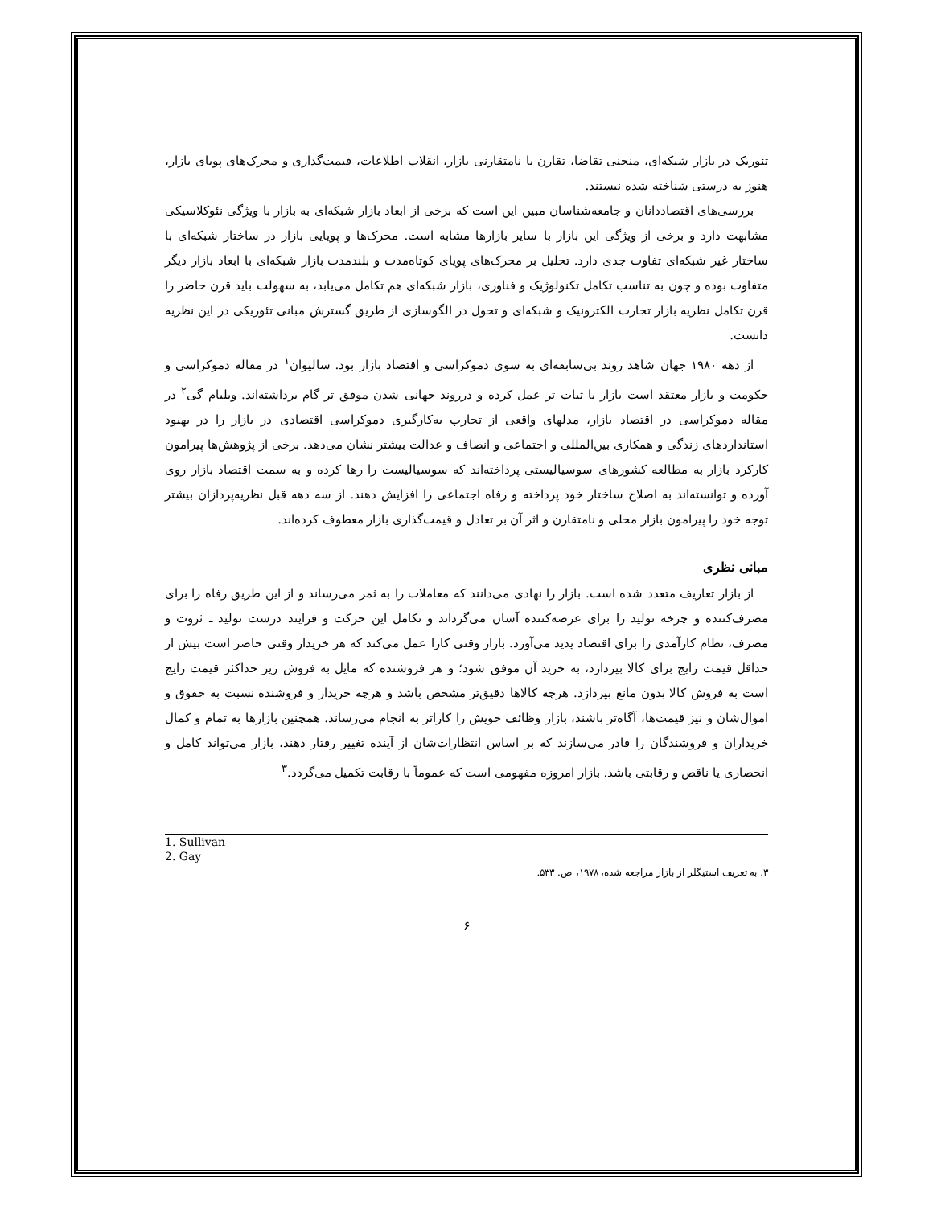تئوریک در بازار شبکه‌ای، منحنی تقاضا، تقارن یا نامتقارنی بازار، انقلاب اطلاعات، قیمت‌گذاری و محرک‌های پویای بازار، هنوز به درستی شناخته شده نیستند.
بررسی‌های اقتصاددانان و جامعه‌شناسان مبین این است که برخی از ابعاد بازار شبکه‌ای به بازار با ویژگی نئوکلاسیکی مشابهت دارد و برخی از ویژگی این بازار با سایر بازارها مشابه است. محرک‌ها و پویایی بازار در ساختار شبکه‌ای با ساختار غیر شبکه‌ای تفاوت جدی دارد. تحلیل بر محرک‌های پویای کوتاه‌مدت و بلندمدت بازار شبکه‌ای با ابعاد بازار دیگر متفاوت بوده و چون به تناسب تکامل تکنولوژیک و فناوری، بازار شبکه‌ای هم تکامل می‌یابد، به سهولت باید قرن حاضر را قرن تکامل نظریه بازار تجارت الکترونیک و شبکه‌ای و تحول در الگوسازی از طریق گسترش مبانی تئوریکی در این نظریه دانست.
از دهه ۱۹۸۰ جهان شاهد روند بی‌سابقه‌ای به سوی دموکراسی و اقتصاد بازار بود. سالیوان<sup>۱</sup> در مقاله دموکراسی و حکومت و بازار معتقد است بازار با ثبات تر عمل کرده و درروند جهانی شدن موفق تر گام برداشته‌اند. ویلیام گی<sup>۲</sup> در مقاله دموکراسی در اقتصاد بازار، مدلهای واقعی از تجارب به‌کارگیری دموکراسی اقتصادی در بازار را در بهبود استانداردهای زندگی و همکاری بین‌المللی و اجتماعی و انصاف و عدالت بیشتر نشان می‌دهد. برخی از پژوهش‌ها پیرامون کارکرد بازار به مطالعه کشورهای سوسیالیستی پرداخته‌اند که سوسیالیست را رها کرده و به سمت اقتصاد بازار روی آورده و توانسته‌اند به اصلاح ساختار خود پرداخته و رفاه اجتماعی را افزایش دهند. از سه دهه قبل نظریه‌پردازان بیشتر توجه خود را پیرامون بازار محلی و نامتقارن و اثر آن بر تعادل و قیمت‌گذاری بازار معطوف کرده‌اند.
مبانی نظری
از بازار تعاریف متعدد شده است. بازار را نهادی می‌دانند که معاملات را به ثمر می‌رساند و از این طریق رفاه را برای مصرف‌کننده و چرخه تولید را برای عرضه‌کننده آسان می‌گرداند و تکامل این حرکت و فرایند درست تولید ـ ثروت و مصرف، نظام کارآمدی را برای اقتصاد پدید می‌آورد. بازار وقتی کارا عمل می‌کند که هر خریدار وقتی حاضر است بیش از حداقل قیمت رایج برای کالا بپردازد، به خرید آن موفق شود؛ و هر فروشنده که مایل به فروش زیر حداکثر قیمت رایج است به فروش کالا بدون مانع بپردازد. هرچه کالاها دقیق‌تر مشخص باشد و هرچه خریدار و فروشنده نسبت به حقوق و اموال‌شان و نیز قیمت‌ها، آگاه‌تر باشند، بازار وظائف خویش را کاراتر به انجام می‌رساند. همچنین بازارها به تمام و کمال خریداران و فروشندگان را قادر می‌سازند که بر اساس انتظارات‌شان از آینده تغییر رفتار دهند، بازار می‌تواند کامل و انحصاری یا ناقص و رقابتی باشد. بازار امروزه مفهومی است که عموماً با رقابت تکمیل می‌گردد.<sup>۳</sup>
1. Sullivan
2. Gay
۳. به تعریف استیگلر از بازار مراجعه شده، ۱۹۷۸، ص. ۵۳۳.
۶